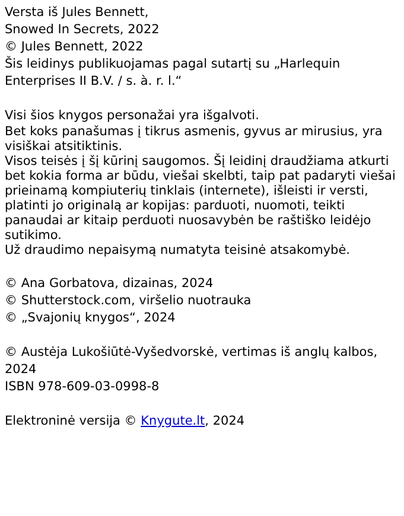Versta iš Jules Bennett,
Snowed In Secrets, 2022
© Jules Bennett, 2022
Šis leidinys publikuojamas pagal sutartį su „Harlequin Enterprises II B.V. / s. à. r. l.“
Visi šios knygos personažai yra išgalvoti.
Bet koks panašumas į tikrus asmenis, gyvus ar mirusius, yra visiškai atsitiktinis.
Visos teisės į šį kūrinį saugomos. Šį leidinį draudžiama atkurti bet kokia forma ar būdu, viešai skelbti, taip pat padaryti viešai prieinamą kompiuterių tinklais (internete), išleisti ir versti, platinti jo originalą ar kopijas: parduoti, nuomoti, teikti panaudai ar kitaip perduoti nuosavybėn be raštiško leidėjo sutikimo.
Už draudimo nepaisymą numatyta teisinė atsakomybė.
© Ana Gorbatova, dizainas, 2024
© Shutterstock.com, viršelio nuotrauka
© „Svajonių knygos“, 2024
© Austėja Lukošiūtė-Vyšedvorskė, vertimas iš anglų kalbos, 2024
ISBN 978-609-03-0998-8
Elektroninė versija © Knygute.lt, 2024